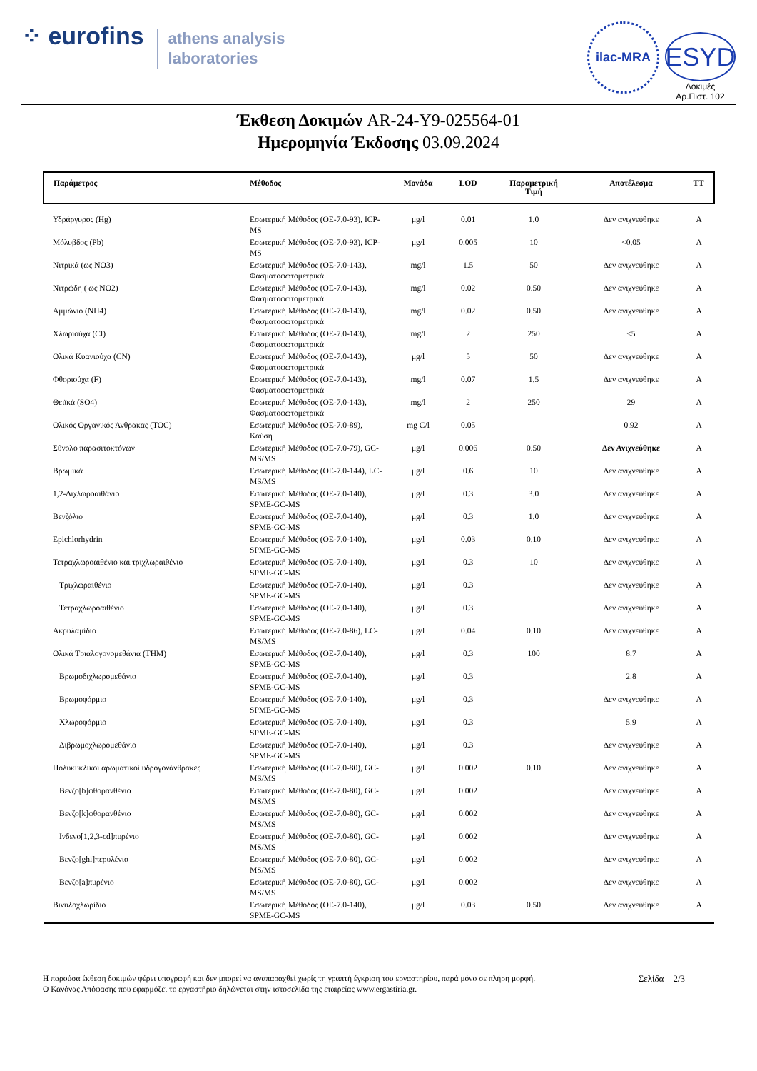⁘ eurofins
athens analysis
laboratories
ilac-MRA
ESYD
Δοκιμές
Αρ.Πιστ. 102
Έκθεση Δοκιμών AR-24-Y9-025564-01
Ημερομηνία Έκδοσης 03.09.2024
| Παράμετρος | Μέθοδος | Μονάδα | LOD | Παραμετρική Τιμή | Αποτέλεσμα | ΤΤ |
| --- | --- | --- | --- | --- | --- | --- |
| Υδράργυρος (Hg) | Εσωτερική Μέθοδος (ΟΕ-7.0-93), ICP-MS | μg/l | 0.01 | 1.0 | Δεν ανιχνεύθηκε | A |
| Μόλυβδος (Pb) | Εσωτερική Μέθοδος (ΟΕ-7.0-93), ICP-MS | μg/l | 0.005 | 10 | <0.05 | A |
| Νιτρικά (ως NO3) | Εσωτερική Μέθοδος (ΟΕ-7.0-143), Φασματοφωτομετρικά | mg/l | 1.5 | 50 | Δεν ανιχνεύθηκε | A |
| Νιτρώδη ( ως NO2) | Εσωτερική Μέθοδος (ΟΕ-7.0-143), Φασματοφωτομετρικά | mg/l | 0.02 | 0.50 | Δεν ανιχνεύθηκε | A |
| Αμμώνιο (NH4) | Εσωτερική Μέθοδος (ΟΕ-7.0-143), Φασματοφωτομετρικά | mg/l | 0.02 | 0.50 | Δεν ανιχνεύθηκε | A |
| Χλωριούχα (Cl) | Εσωτερική Μέθοδος (ΟΕ-7.0-143), Φασματοφωτομετρικά | mg/l | 2 | 250 | <5 | A |
| Ολικά Κυανιούχα (CN) | Εσωτερική Μέθοδος (ΟΕ-7.0-143), Φασματοφωτομετρικά | μg/l | 5 | 50 | Δεν ανιχνεύθηκε | A |
| Φθοριούχα (F) | Εσωτερική Μέθοδος (ΟΕ-7.0-143), Φασματοφωτομετρικά | mg/l | 0.07 | 1.5 | Δεν ανιχνεύθηκε | A |
| Θειϊκά (SO4) | Εσωτερική Μέθοδος (ΟΕ-7.0-143), Φασματοφωτομετρικά | mg/l | 2 | 250 | 29 | A |
| Ολικός Οργανικός Άνθρακας (TOC) | Εσωτερική Μέθοδος (ΟΕ-7.0-89), Καύση | mg C/l | 0.05 | | 0.92 | A |
| Σύνολο παρασιτοκτόνων | Εσωτερική Μέθοδος (ΟΕ-7.0-79), GC-MS/MS | μg/l | 0.006 | 0.50 | Δεν Ανιχνεύθηκε | A |
| Βρωμικά | Εσωτερική Μέθοδος (ΟΕ-7.0-144), LC-MS/MS | μg/l | 0.6 | 10 | Δεν ανιχνεύθηκε | A |
| 1,2-Διχλωροαιθάνιο | Εσωτερική Μέθοδος (ΟΕ-7.0-140), SPME-GC-MS | μg/l | 0.3 | 3.0 | Δεν ανιχνεύθηκε | A |
| Βενζόλιο | Εσωτερική Μέθοδος (ΟΕ-7.0-140), SPME-GC-MS | μg/l | 0.3 | 1.0 | Δεν ανιχνεύθηκε | A |
| Epichlorhydrin | Εσωτερική Μέθοδος (ΟΕ-7.0-140), SPME-GC-MS | μg/l | 0.03 | 0.10 | Δεν ανιχνεύθηκε | A |
| Τετραχλωροαιθένιο και τριχλωραιθένιο | Εσωτερική Μέθοδος (ΟΕ-7.0-140), SPME-GC-MS | μg/l | 0.3 | 10 | Δεν ανιχνεύθηκε | A |
| Τριχλωραιθένιο | Εσωτερική Μέθοδος (ΟΕ-7.0-140), SPME-GC-MS | μg/l | 0.3 | | Δεν ανιχνεύθηκε | A |
| Τετραχλωροαιθένιο | Εσωτερική Μέθοδος (ΟΕ-7.0-140), SPME-GC-MS | μg/l | 0.3 | | Δεν ανιχνεύθηκε | A |
| Ακρυλαμίδιο | Εσωτερική Μέθοδος (ΟΕ-7.0-86), LC-MS/MS | μg/l | 0.04 | 0.10 | Δεν ανιχνεύθηκε | A |
| Ολικά Τριαλογονομεθάνια (THM) | Εσωτερική Μέθοδος (ΟΕ-7.0-140), SPME-GC-MS | μg/l | 0.3 | 100 | 8.7 | A |
| Βρωμοδιχλωρομεθάνιο | Εσωτερική Μέθοδος (ΟΕ-7.0-140), SPME-GC-MS | μg/l | 0.3 | | 2.8 | A |
| Βρωμοφόρμιο | Εσωτερική Μέθοδος (ΟΕ-7.0-140), SPME-GC-MS | μg/l | 0.3 | | Δεν ανιχνεύθηκε | A |
| Χλωροφόρμιο | Εσωτερική Μέθοδος (ΟΕ-7.0-140), SPME-GC-MS | μg/l | 0.3 | | 5.9 | A |
| Διβρωμοχλωρομεθάνιο | Εσωτερική Μέθοδος (ΟΕ-7.0-140), SPME-GC-MS | μg/l | 0.3 | | Δεν ανιχνεύθηκε | A |
| Πολυκυκλικοί αρωματικοί υδρογονάνθρακες | Εσωτερική Μέθοδος (ΟΕ-7.0-80), GC-MS/MS | μg/l | 0.002 | 0.10 | Δεν ανιχνεύθηκε | A |
| Βενζο[b]φθορανθένιο | Εσωτερική Μέθοδος (ΟΕ-7.0-80), GC-MS/MS | μg/l | 0.002 | | Δεν ανιχνεύθηκε | A |
| Βενζο[k]φθορανθένιο | Εσωτερική Μέθοδος (ΟΕ-7.0-80), GC-MS/MS | μg/l | 0.002 | | Δεν ανιχνεύθηκε | A |
| Ινδενο[1,2,3-cd]πυρένιο | Εσωτερική Μέθοδος (ΟΕ-7.0-80), GC-MS/MS | μg/l | 0.002 | | Δεν ανιχνεύθηκε | A |
| Βενζο[ghi]περυλένιο | Εσωτερική Μέθοδος (ΟΕ-7.0-80), GC-MS/MS | μg/l | 0.002 | | Δεν ανιχνεύθηκε | A |
| Βενζο[a]πυρένιο | Εσωτερική Μέθοδος (ΟΕ-7.0-80), GC-MS/MS | μg/l | 0.002 | | Δεν ανιχνεύθηκε | A |
| Βινυλοχλωρίδιο | Εσωτερική Μέθοδος (ΟΕ-7.0-140), SPME-GC-MS | μg/l | 0.03 | 0.50 | Δεν ανιχνεύθηκε | A |
Η παρούσα έκθεση δοκιμών φέρει υπογραφή και δεν μπορεί να αναπαραχθεί χωρίς τη γραπτή έγκριση του εργαστηρίου, παρά μόνο σε πλήρη μορφή.
Ο Κανόνας Απόφασης που εφαρμόζει το εργαστήριο δηλώνεται στην ιστοσελίδα της εταιρείας www.ergastiria.gr.
Σελίδα 2/3